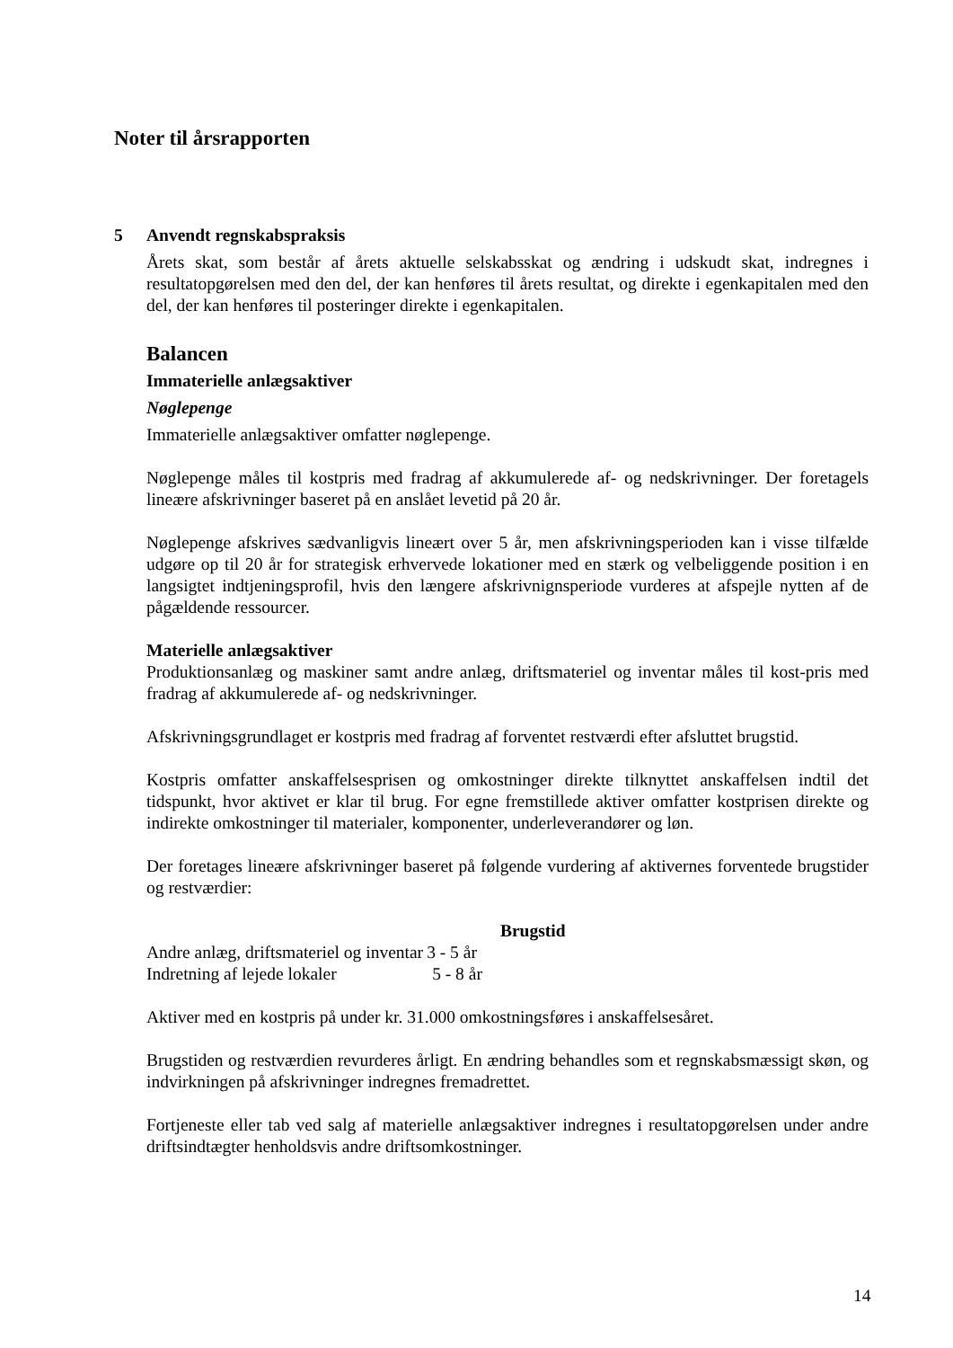Noter til årsrapporten
5
Anvendt regnskabspraksis
Årets skat, som består af årets aktuelle selskabsskat og ændring i udskudt skat, indregnes i resultatopgørelsen med den del, der kan henføres til årets resultat, og direkte i egenkapitalen med den del, der kan henføres til posteringer direkte i egenkapitalen.
Balancen
Immaterielle anlægsaktiver
Nøglepenge
Immaterielle anlægsaktiver omfatter nøglepenge.
Nøglepenge måles til kostpris med fradrag af akkumulerede af- og nedskrivninger. Der foretagels lineære afskrivninger baseret på en anslået levetid på 20 år.
Nøglepenge afskrives sædvanligvis lineært over 5 år, men afskrivningsperioden kan i visse tilfælde udgøre op til 20 år for strategisk erhvervede lokationer med en stærk og velbeliggende position i en langsigtet indtjeningsprofil, hvis den længere afskrivnignsperiode vurderes at afspejle nytten af de pågældende ressourcer.
Materielle anlægsaktiver
Produktionsanlæg og maskiner samt andre anlæg, driftsmateriel og inventar måles til kost-pris med fradrag af akkumulerede af- og nedskrivninger.
Afskrivningsgrundlaget er kostpris med fradrag af forventet restværdi efter afsluttet brugstid.
Kostpris omfatter anskaffelsesprisen og omkostninger direkte tilknyttet anskaffelsen indtil det tidspunkt, hvor aktivet er klar til brug. For egne fremstillede aktiver omfatter kostprisen direkte og indirekte omkostninger til materialer, komponenter, underleverandører og løn.
Der foretages lineære afskrivninger baseret på følgende vurdering af aktivernes forventede brugstider og restværdier:
| | | Brugstid |
| --- | --- | --- |
| Andre anlæg, driftsmateriel og inventar | 3 - 5 år | |
| Indretning af lejede lokaler | 5 - 8 år | |
Aktiver med en kostpris på under kr. 31.000 omkostningsføres i anskaffelsesåret.
Brugstiden og restværdien revurderes årligt. En ændring behandles som et regnskabsmæssigt skøn, og indvirkningen på afskrivninger indregnes fremadrettet.
Fortjeneste eller tab ved salg af materielle anlægsaktiver indregnes i resultatopgørelsen under andre driftsindtægter henholdsvis andre driftsomkostninger.
14